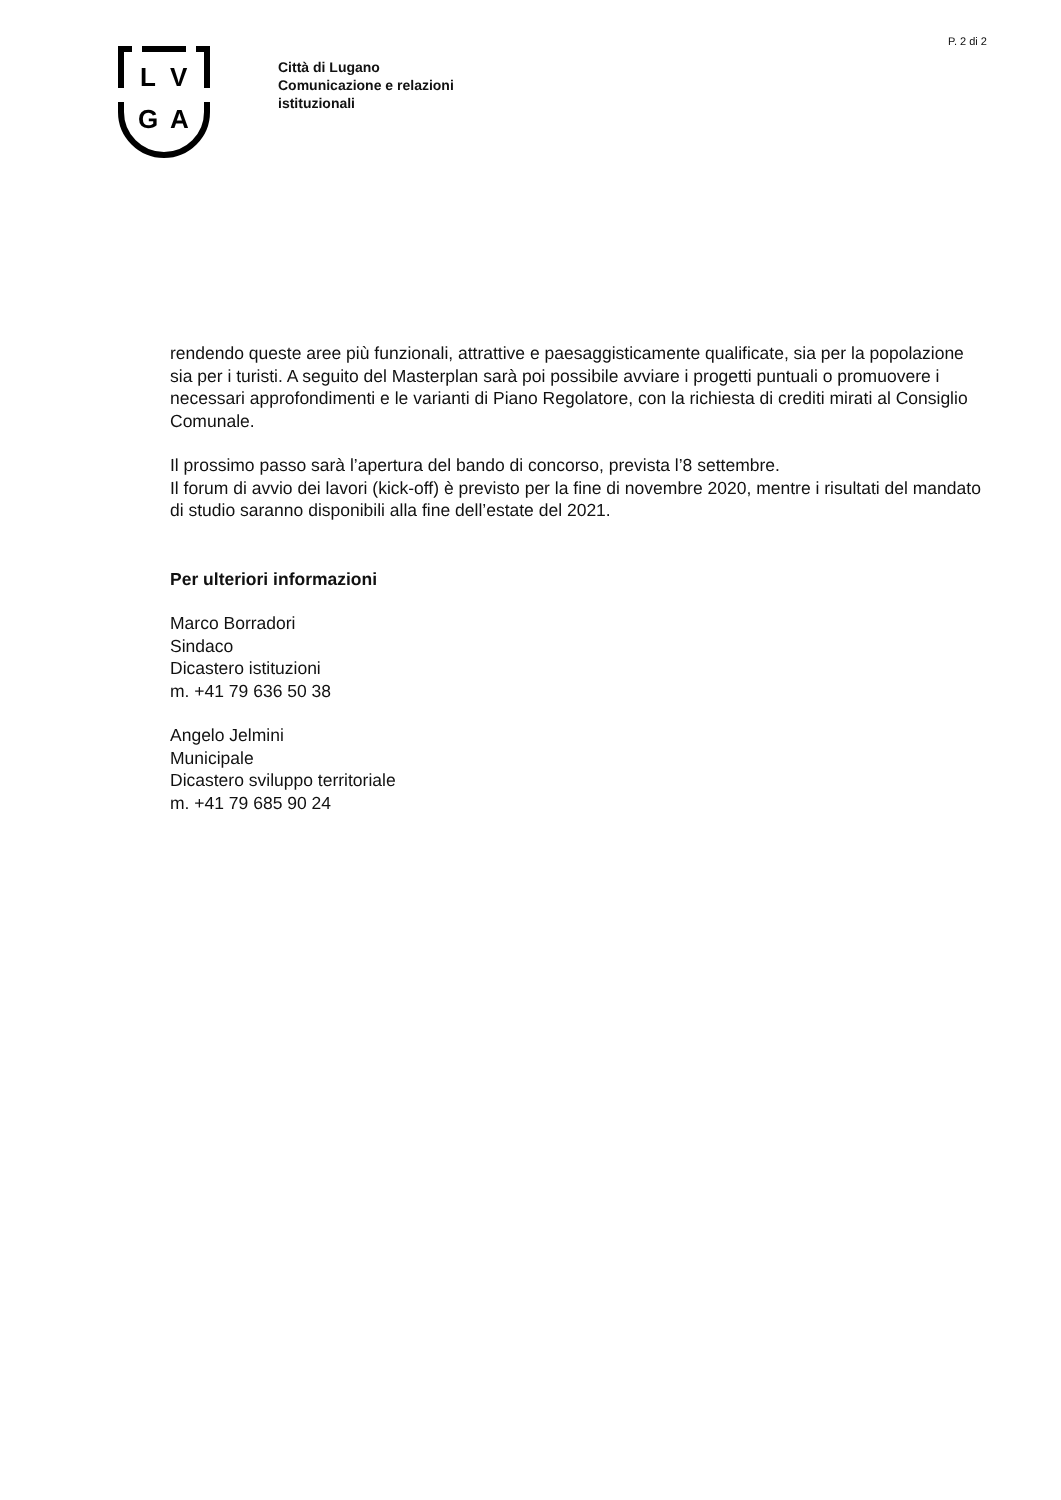P. 2 di 2
L
V
G
A
Città di Lugano
Comunicazione e relazioni
istituzionali
rendendo queste aree più funzionali, attrattive e paesaggisticamente qualificate, sia per la popolazione sia per i turisti. A seguito del Masterplan sarà poi possibile avviare i progetti puntuali o promuovere i necessari approfondimenti e le varianti di Piano Regolatore, con la richiesta di crediti mirati al Consiglio Comunale.
Il prossimo passo sarà l’apertura del bando di concorso, prevista l’8 settembre.
Il forum di avvio dei lavori (kick-off) è previsto per la fine di novembre 2020, mentre i risultati del mandato di studio saranno disponibili alla fine dell’estate del 2021.
Per ulteriori informazioni
Marco Borradori
Sindaco
Dicastero istituzioni
m. +41 79 636 50 38
Angelo Jelmini
Municipale
Dicastero sviluppo territoriale
m. +41 79 685 90 24